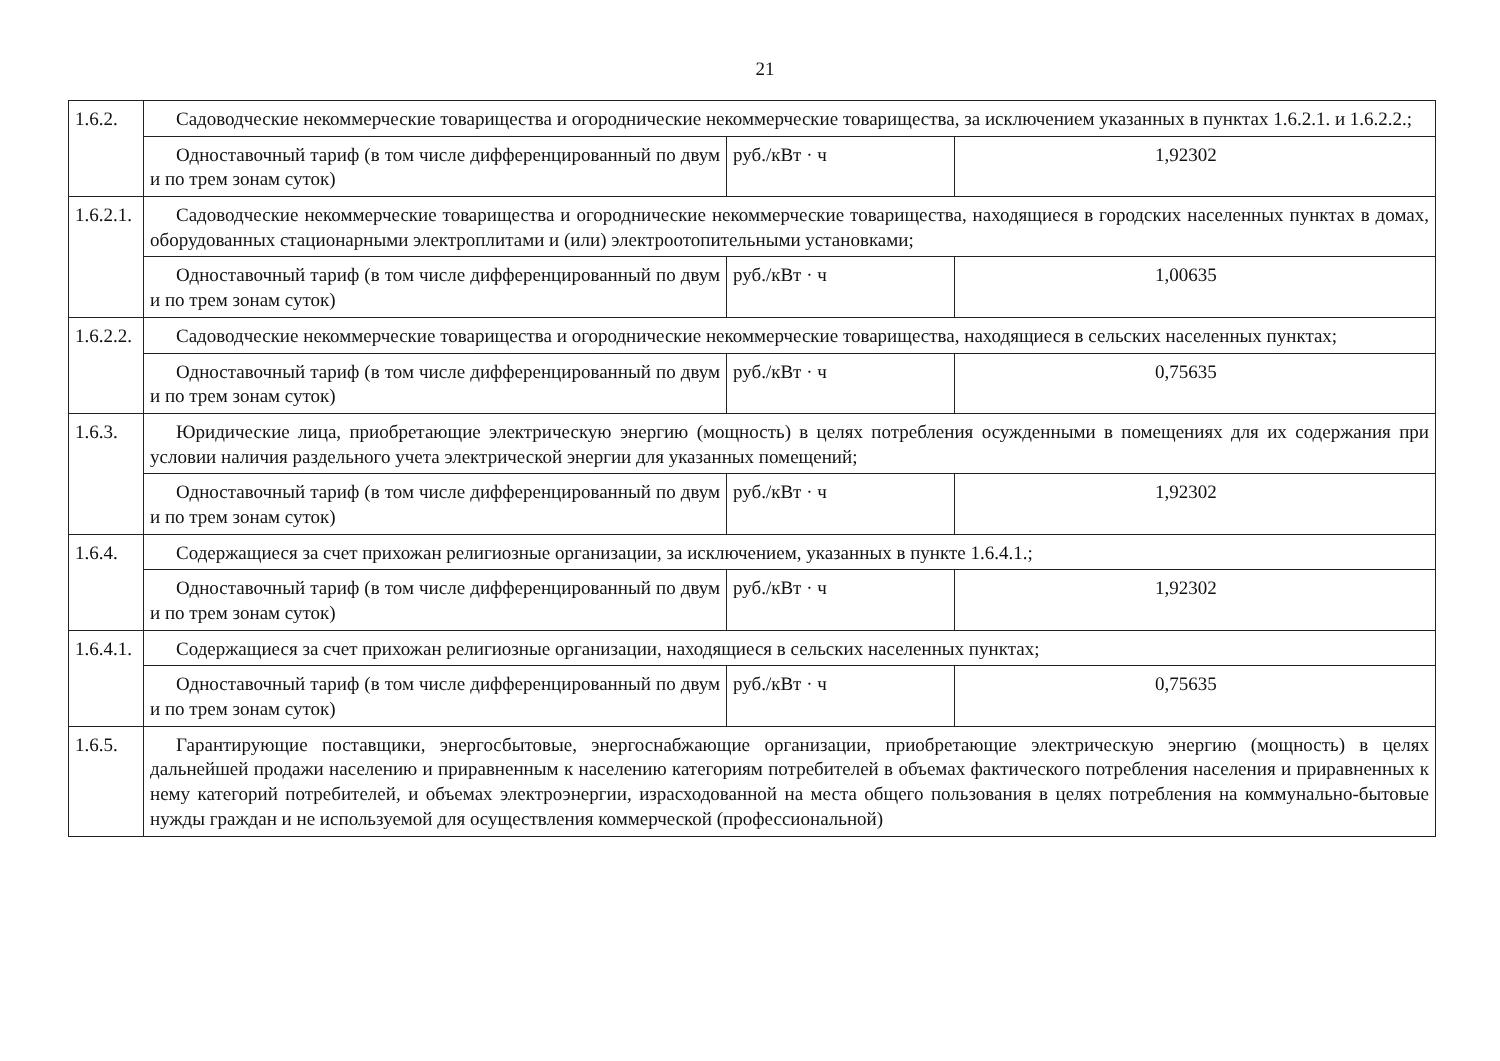21
| 1.6.2. | Садоводческие некоммерческие товарищества и огороднические некоммерческие товарищества, за исключением указанных в пунктах 1.6.2.1. и 1.6.2.2.; | | |
| | Одноставочный тариф (в том числе дифференцированный по двум и по трем зонам суток) | руб./кВт · ч | 1,92302 |
| 1.6.2.1. | Садоводческие некоммерческие товарищества и огороднические некоммерческие товарищества, находящиеся в городских населенных пунктах в домах, оборудованных стационарными электроплитами и (или) электроотопительными установками; | | |
| | Одноставочный тариф (в том числе дифференцированный по двум и по трем зонам суток) | руб./кВт · ч | 1,00635 |
| 1.6.2.2. | Садоводческие некоммерческие товарищества и огороднические некоммерческие товарищества, находящиеся в сельских населенных пунктах; | | |
| | Одноставочный тариф (в том числе дифференцированный по двум и по трем зонам суток) | руб./кВт · ч | 0,75635 |
| 1.6.3. | Юридические лица, приобретающие электрическую энергию (мощность) в целях потребления осужденными в помещениях для их содержания при условии наличия раздельного учета электрической энергии для указанных помещений; | | |
| | Одноставочный тариф (в том числе дифференцированный по двум и по трем зонам суток) | руб./кВт · ч | 1,92302 |
| 1.6.4. | Содержащиеся за счет прихожан религиозные организации, за исключением, указанных в пункте 1.6.4.1.; | | |
| | Одноставочный тариф (в том числе дифференцированный по двум и по трем зонам суток) | руб./кВт · ч | 1,92302 |
| 1.6.4.1. | Содержащиеся за счет прихожан религиозные организации, находящиеся в сельских населенных пунктах; | | |
| | Одноставочный тариф (в том числе дифференцированный по двум и по трем зонам суток) | руб./кВт · ч | 0,75635 |
| 1.6.5. | Гарантирующие поставщики, энергосбытовые, энергоснабжающие организации, приобретающие электрическую энергию (мощность) в целях дальнейшей продажи населению и приравненным к населению категориям потребителей в объемах фактического потребления населения и приравненных к нему категорий потребителей, и объемах электроэнергии, израсходованной на места общего пользования в целях потребления на коммунально-бытовые нужды граждан и не используемой для осуществления коммерческой (профессиональной) | | |